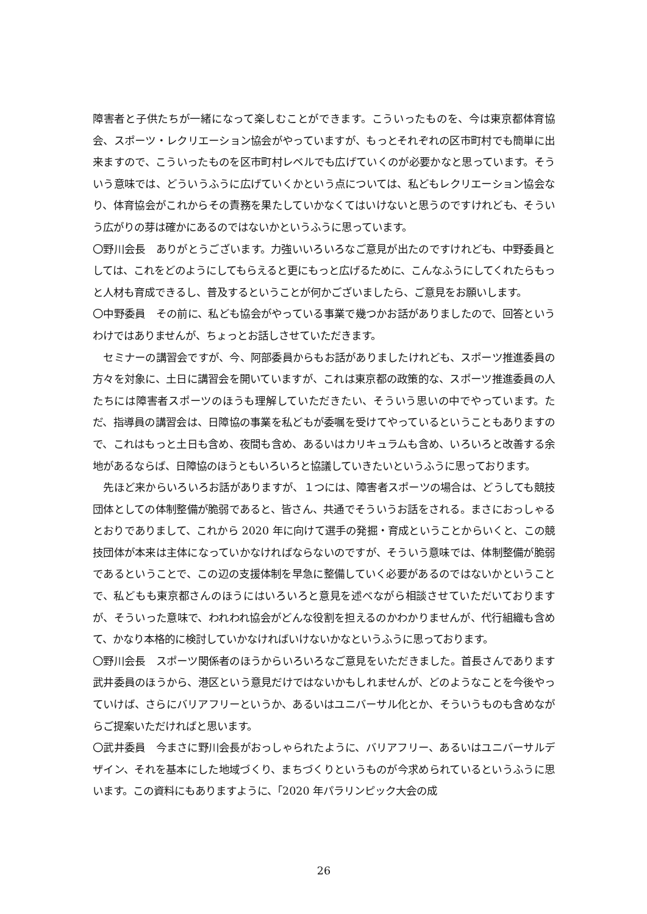障害者と子供たちが一緒になって楽しむことができます。こういったものを、今は東京都体育協会、スポーツ・レクリエーション協会がやっていますが、もっとそれぞれの区市町村でも簡単に出来ますので、こういったものを区市町村レベルでも広げていくのが必要かなと思っています。そういう意味では、どういうふうに広げていくかという点については、私どもレクリエーション協会なり、体育協会がこれからその責務を果たしていかなくてはいけないと思うのですけれども、そういう広がりの芽は確かにあるのではないかというふうに思っています。
〇野川会長　ありがとうございます。力強いいろいろなご意見が出たのですけれども、中野委員としては、これをどのようにしてもらえると更にもっと広げるために、こんなふうにしてくれたらもっと人材も育成できるし、普及するということが何かございましたら、ご意見をお願いします。
〇中野委員　その前に、私ども協会がやっている事業で幾つかお話がありましたので、回答というわけではありませんが、ちょっとお話しさせていただきます。
　セミナーの講習会ですが、今、阿部委員からもお話がありましたけれども、スポーツ推進委員の方々を対象に、土日に講習会を開いていますが、これは東京都の政策的な、スポーツ推進委員の人たちには障害者スポーツのほうも理解していただきたい、そういう思いの中でやっています。ただ、指導員の講習会は、日障協の事業を私どもが委嘱を受けてやっているということもありますので、これはもっと土日も含め、夜間も含め、あるいはカリキュラムも含め、いろいろと改善する余地があるならば、日障協のほうともいろいろと協議していきたいというふうに思っております。
　先ほど来からいろいろお話がありますが、１つには、障害者スポーツの場合は、どうしても競技団体としての体制整備が脆弱であると、皆さん、共通でそういうお話をされる。まさにおっしゃるとおりでありまして、これから 2020 年に向けて選手の発掘・育成ということからいくと、この競技団体が本来は主体になっていかなければならないのですが、そういう意味では、体制整備が脆弱であるということで、この辺の支援体制を早急に整備していく必要があるのではないかということで、私どもも東京都さんのほうにはいろいろと意見を述べながら相談させていただいておりますが、そういった意味で、われわれ協会がどんな役割を担えるのかわかりませんが、代行組織も含めて、かなり本格的に検討していかなければいけないかなというふうに思っております。
〇野川会長　スポーツ関係者のほうからいろいろなご意見をいただきました。首長さんであります武井委員のほうから、港区という意見だけではないかもしれませんが、どのようなことを今後やっていけば、さらにバリアフリーというか、あるいはユニバーサル化とか、そういうものも含めながらご提案いただければと思います。
〇武井委員　今まさに野川会長がおっしゃられたように、バリアフリー、あるいはユニバーサルデザイン、それを基本にした地域づくり、まちづくりというものが今求められているというふうに思います。この資料にもありますように、「2020 年パラリンピック大会の成
26